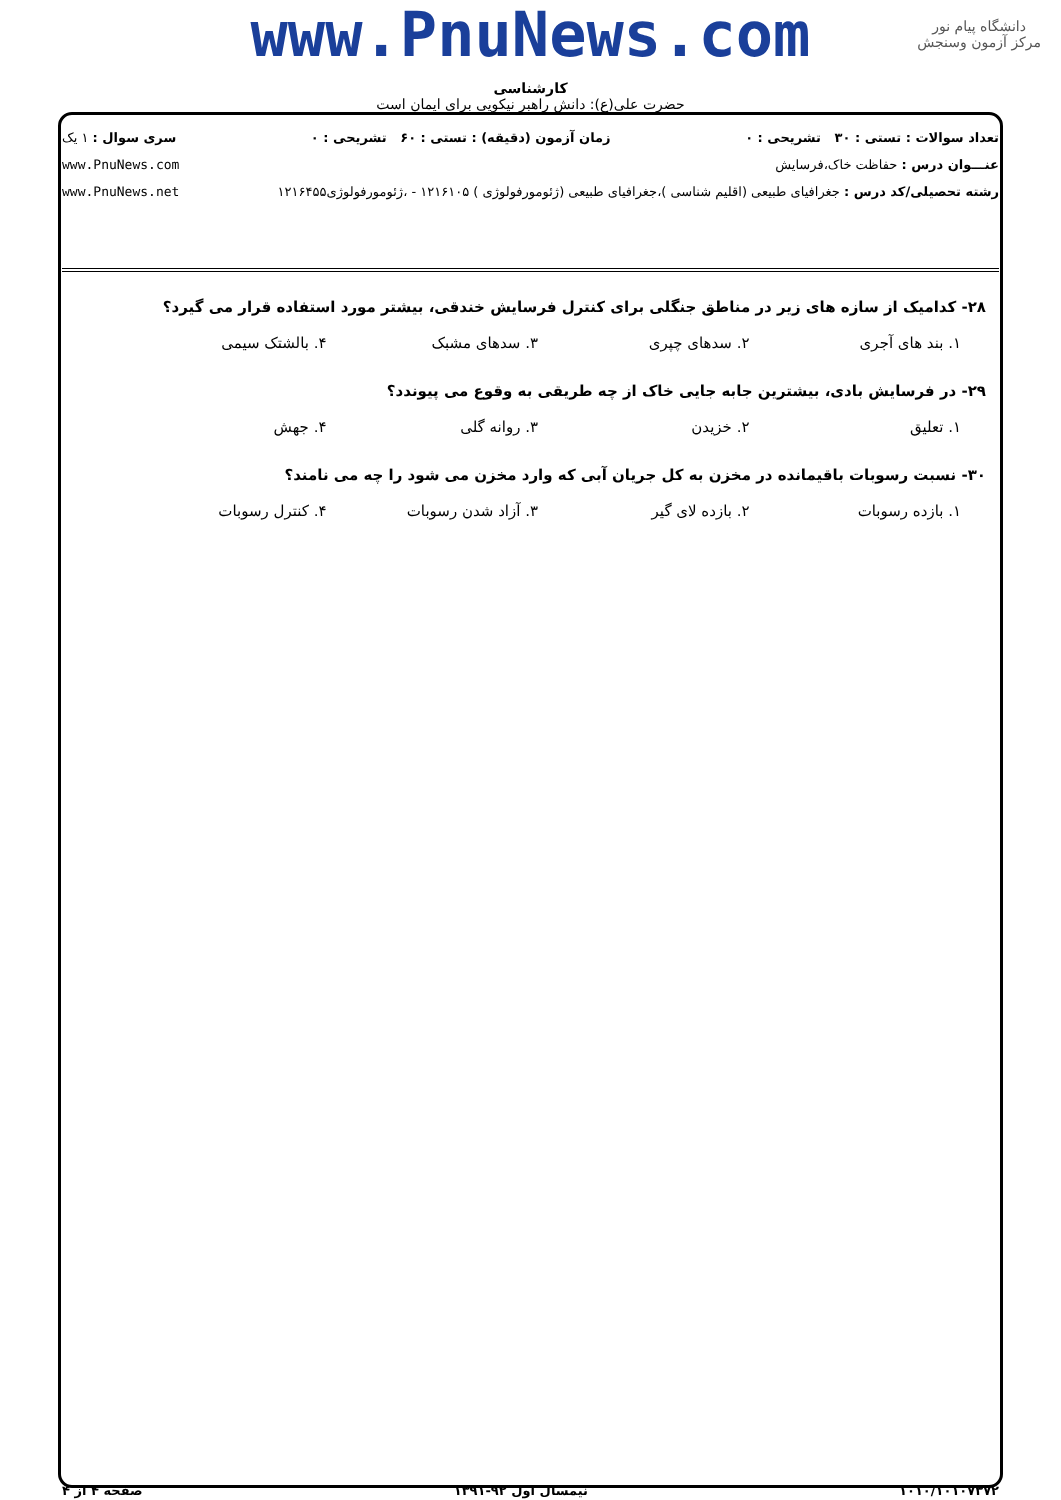www.PnuNews.com
دانشگاه پیام نور
مرکز آزمون وسنجش
کارشناسی
حضرت علی(ع): دانش راهبر نیکویی برای ایمان است
تعداد سوالات : تستی : ۳۰ تشریحی : ۰ زمان آزمون (دقیقه) : تستی : ۶۰ تشریحی : ۰ سری سوال : ۱ یک
عنـــوان درس : حفاظت خاک،فرسایش www.PnuNews.com
رشته تحصیلی/کد درس : جغرافیای طبیعی (اقلیم شناسی )،جغرافیای طبیعی (ژئومورفولوژی ) ۱۲۱۶۱۰۵ - ،ژئومورفولوژی۱۲۱۶۴۵۵ www.PnuNews.net
۲۸- کدامیک از سازه های زیر در مناطق جنگلی برای کنترل فرسایش خندقی، بیشتر مورد استفاده قرار می گیرد؟
۱. بند های آجری ۲. سدهای چپری ۳. سدهای مشبک ۴. بالشتک سیمی
۲۹- در فرسایش بادی، بیشترین جابه جایی خاک از چه طریقی به وقوع می پیوندد؟
۱. تعلیق ۲. خزیدن ۳. روانه گلی ۴. جهش
۳۰- نسبت رسوبات باقیمانده در مخزن به کل جریان آبی که وارد مخزن می شود را چه می نامند؟
۱. بازده رسوبات ۲. بازده لای گیر ۳. آزاد شدن رسوبات ۴. کنترل رسوبات
۱۰۱۰/۱۰۱۰۷۳۷۲ نیمسال اول ۹۲-۱۳۹۱ صفحه ۴ از ۴